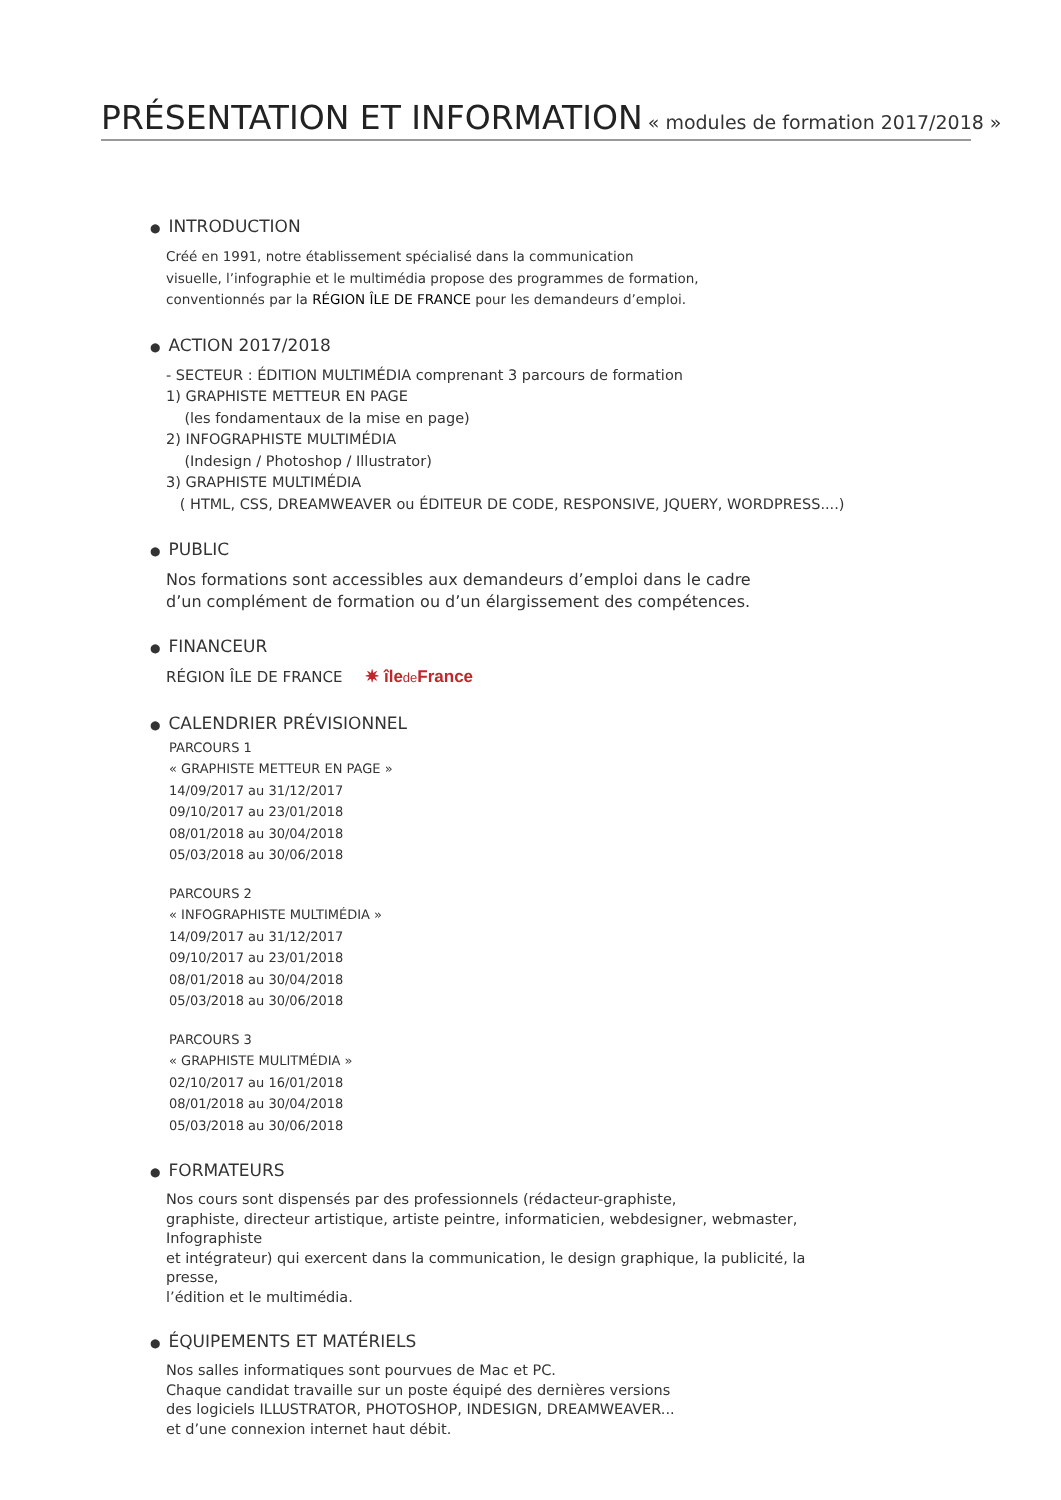PRÉSENTATION ET INFORMATION « modules de formation 2017/2018 »
● INTRODUCTION
Créé en 1991, notre établissement spécialisé dans la communication
visuelle, l’infographie et le multimédia propose des programmes de formation,
conventionnés par la RÉGION ÎLE DE FRANCE pour les demandeurs d’emploi.
● ACTION 2017/2018
- SECTEUR : ÉDITION MULTIMÉDIA comprenant 3 parcours de formation
1) GRAPHISTE METTEUR EN PAGE
(les fondamentaux de la mise en page)
2) INFOGRAPHISTE MULTIMÉDIA
(Indesign / Photoshop / Illustrator)
3) GRAPHISTE MULTIMÉDIA
( HTML, CSS, DREAMWEAVER ou ÉDITEUR DE CODE, RESPONSIVE, JQUERY, WORDPRESS....)
● PUBLIC
Nos formations sont accessibles aux demandeurs d’emploi dans le cadre
d’un complément de formation ou d’un élargissement des compétences.
● FINANCEUR
RÉGION ÎLE DE FRANCE ✷ îlede France
● CALENDRIER PRÉVISIONNEL
PARCOURS 1
« GRAPHISTE METTEUR EN PAGE »
14/09/2017 au 31/12/2017
09/10/2017 au 23/01/2018
08/01/2018 au 30/04/2018
05/03/2018 au 30/06/2018
PARCOURS 2
« INFOGRAPHISTE MULTIMÉDIA »
14/09/2017 au 31/12/2017
09/10/2017 au 23/01/2018
08/01/2018 au 30/04/2018
05/03/2018 au 30/06/2018
PARCOURS 3
« GRAPHISTE MULITMÉDIA »
02/10/2017 au 16/01/2018
08/01/2018 au 30/04/2018
05/03/2018 au 30/06/2018
● FORMATEURS
Nos cours sont dispensés par des professionnels (rédacteur-graphiste,
graphiste, directeur artistique, artiste peintre, informaticien, webdesigner, webmaster, Infographiste
et intégrateur) qui exercent dans la communication, le design graphique, la publicité, la presse,
l’édition et le multimédia.
● ÉQUIPEMENTS ET MATÉRIELS
Nos salles informatiques sont pourvues de Mac et PC.
Chaque candidat travaille sur un poste équipé des dernières versions
des logiciels ILLUSTRATOR, PHOTOSHOP, INDESIGN, DREAMWEAVER...
et d’une connexion internet haut débit.